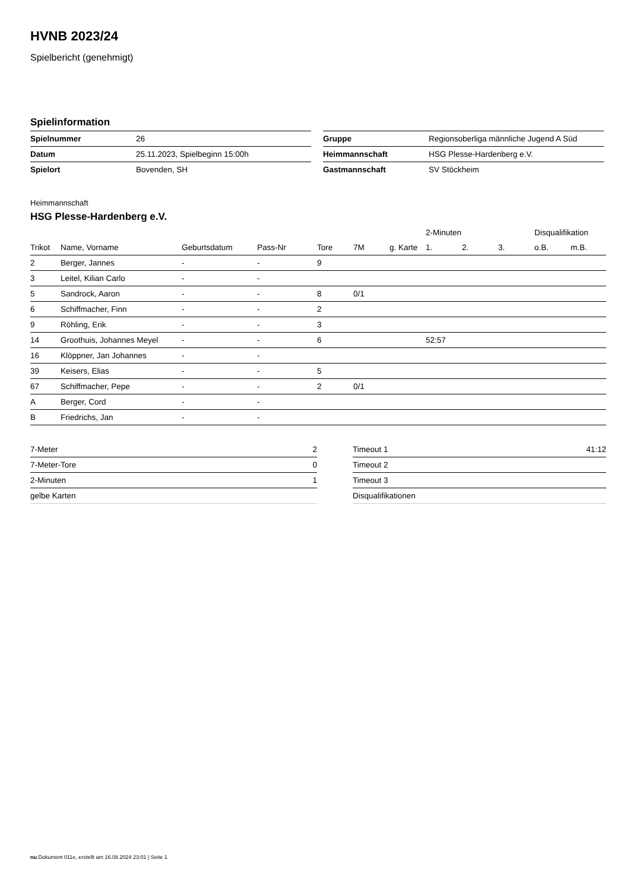HVNB 2023/24
Spielbericht (genehmigt)
Spielinformation
| Spielnummer | 26 |
| Datum | 25.11.2023, Spielbeginn 15:00h |
| Spielort | Bovenden, SH |
| Gruppe | Regionsoberliga männliche Jugend A Süd |
| Heimmannschaft | HSG Plesse-Hardenberg e.V. |
| Gastmannschaft | SV Stöckheim |
Heimmannschaft
HSG Plesse-Hardenberg e.V.
| | | | | | | | 2-Minuten | | | Disqualifikation | |
| --- | --- | --- | --- | --- | --- | --- | --- | --- | --- | --- | --- |
| Trikot | Name, Vorname | Geburtsdatum | Pass-Nr | Tore | 7M | g. Karte | 1. | 2. | 3. | o.B. | m.B. |
| 2 | Berger, Jannes | - | - | 9 | | | | | | | |
| 3 | Leitel, Kilian Carlo | - | - | | | | | | | | |
| 5 | Sandrock, Aaron | - | - | 8 | 0/1 | | | | | | |
| 6 | Schiffmacher, Finn | - | - | 2 | | | | | | | |
| 9 | Röhling, Erik | - | - | 3 | | | | | | | |
| 14 | Groothuis, Johannes Meyel | - | - | 6 | | | 52:57 | | | | |
| 16 | Klöppner, Jan Johannes | - | - | | | | | | | | |
| 39 | Keisers, Elias | - | - | 5 | | | | | | | |
| 67 | Schiffmacher, Pepe | - | - | 2 | 0/1 | | | | | | |
| A | Berger, Cord | - | - | | | | | | | | |
| B | Friedrichs, Jan | - | - | | | | | | | | |
| 7-Meter | 2 |
| 7-Meter-Tore | 0 |
| 2-Minuten | 1 |
| gelbe Karten | |
| Timeout 1 | 41:12 |
| Timeout 2 | |
| Timeout 3 | |
| Disqualifikationen | |
nu.Dokument 011e, erstellt am 16.08.2024 23:01 | Seite 1